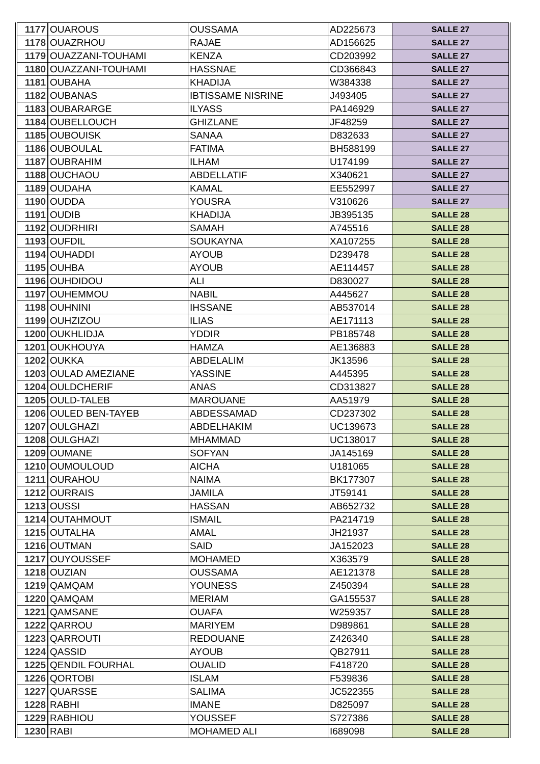| 1177 | OUAROUS | OUSSAMA | AD225673 | SALLE 27 |
| 1178 | OUAZRHOU | RAJAE | AD156625 | SALLE 27 |
| 1179 | OUAZZANI-TOUHAMI | KENZA | CD203992 | SALLE 27 |
| 1180 | OUAZZANI-TOUHAMI | HASSNAE | CD366843 | SALLE 27 |
| 1181 | OUBAHA | KHADIJA | W384338 | SALLE 27 |
| 1182 | OUBANAS | IBTISSAME NISRINE | J493405 | SALLE 27 |
| 1183 | OUBARARGE | ILYASS | PA146929 | SALLE 27 |
| 1184 | OUBELLOUCH | GHIZLANE | JF48259 | SALLE 27 |
| 1185 | OUBOUISK | SANAA | D832633 | SALLE 27 |
| 1186 | OUBOULAL | FATIMA | BH588199 | SALLE 27 |
| 1187 | OUBRAHIM | ILHAM | U174199 | SALLE 27 |
| 1188 | OUCHAOU | ABDELLATIF | X340621 | SALLE 27 |
| 1189 | OUDAHA | KAMAL | EE552997 | SALLE 27 |
| 1190 | OUDDA | YOUSRA | V310626 | SALLE 27 |
| 1191 | OUDIB | KHADIJA | JB395135 | SALLE 28 |
| 1192 | OUDRHIRI | SAMAH | A745516 | SALLE 28 |
| 1193 | OUFDIL | SOUKAYNA | XA107255 | SALLE 28 |
| 1194 | OUHADDI | AYOUB | D239478 | SALLE 28 |
| 1195 | OUHBA | AYOUB | AE114457 | SALLE 28 |
| 1196 | OUHDIDOU | ALI | D830027 | SALLE 28 |
| 1197 | OUHEMMOU | NABIL | A445627 | SALLE 28 |
| 1198 | OUHNINI | IHSSANE | AB537014 | SALLE 28 |
| 1199 | OUHZIZOU | ILIAS | AE171113 | SALLE 28 |
| 1200 | OUKHLIDJA | YDDIR | PB185748 | SALLE 28 |
| 1201 | OUKHOUYA | HAMZA | AE136883 | SALLE 28 |
| 1202 | OUKKA | ABDELALIM | JK13596 | SALLE 28 |
| 1203 | OULAD AMEZIANE | YASSINE | A445395 | SALLE 28 |
| 1204 | OULDCHERIF | ANAS | CD313827 | SALLE 28 |
| 1205 | OULD-TALEB | MAROUANE | AA51979 | SALLE 28 |
| 1206 | OULED BEN-TAYEB | ABDESSAMAD | CD237302 | SALLE 28 |
| 1207 | OULGHAZI | ABDELHAKIM | UC139673 | SALLE 28 |
| 1208 | OULGHAZI | MHAMMAD | UC138017 | SALLE 28 |
| 1209 | OUMANE | SOFYAN | JA145169 | SALLE 28 |
| 1210 | OUMOULOUD | AICHA | U181065 | SALLE 28 |
| 1211 | OURAHOU | NAIMA | BK177307 | SALLE 28 |
| 1212 | OURRAIS | JAMILA | JT59141 | SALLE 28 |
| 1213 | OUSSI | HASSAN | AB652732 | SALLE 28 |
| 1214 | OUTAHMOUT | ISMAIL | PA214719 | SALLE 28 |
| 1215 | OUTALHA | AMAL | JH21937 | SALLE 28 |
| 1216 | OUTMAN | SAID | JA152023 | SALLE 28 |
| 1217 | OUYOUSSEF | MOHAMED | X363579 | SALLE 28 |
| 1218 | OUZIAN | OUSSAMA | AE121378 | SALLE 28 |
| 1219 | QAMQAM | YOUNESS | Z450394 | SALLE 28 |
| 1220 | QAMQAM | MERIAM | GA155537 | SALLE 28 |
| 1221 | QAMSANE | OUAFA | W259357 | SALLE 28 |
| 1222 | QARROU | MARIYEM | D989861 | SALLE 28 |
| 1223 | QARROUTI | REDOUANE | Z426340 | SALLE 28 |
| 1224 | QASSID | AYOUB | QB27911 | SALLE 28 |
| 1225 | QENDIL FOURHAL | OUALID | F418720 | SALLE 28 |
| 1226 | QORTOBI | ISLAM | F539836 | SALLE 28 |
| 1227 | QUARSSE | SALIMA | JC522355 | SALLE 28 |
| 1228 | RABHI | IMANE | D825097 | SALLE 28 |
| 1229 | RABHIOU | YOUSSEF | S727386 | SALLE 28 |
| 1230 | RABI | MOHAMED ALI | I689098 | SALLE 28 |